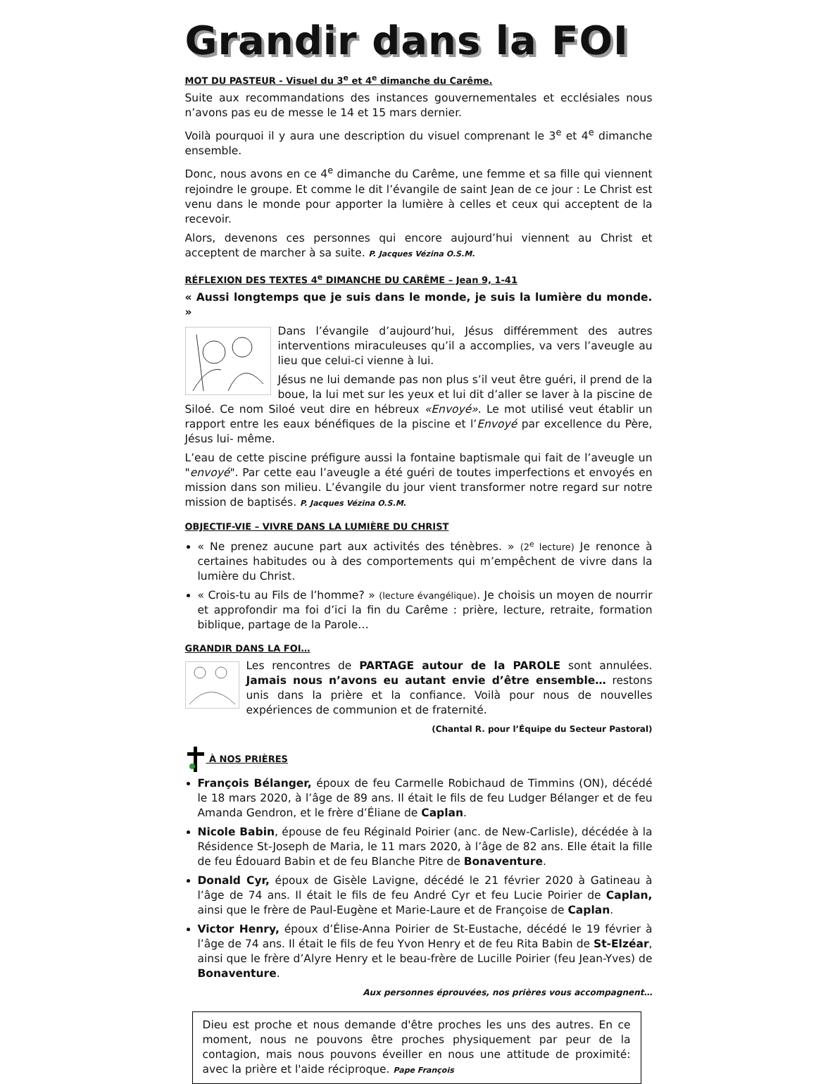Grandir dans la FOI
MOT DU PASTEUR - Visuel du 3<sup>e</sup> et 4<sup>e</sup> dimanche du Carême.
Suite aux recommandations des instances gouvernementales et ecclésiales nous n’avons pas eu de messe le 14 et 15 mars dernier.
Voilà pourquoi il y aura une description du visuel comprenant le 3<sup>e</sup> et 4<sup>e</sup> dimanche ensemble.
Donc, nous avons en ce 4<sup>e</sup> dimanche du Carême, une femme et sa fille qui viennent rejoindre le groupe. Et comme le dit l’évangile de saint Jean de ce jour : Le Christ est venu dans le monde pour apporter la lumière à celles et ceux qui acceptent de la recevoir.
Alors, devenons ces personnes qui encore aujourd’hui viennent au Christ et acceptent de marcher à sa suite. P. Jacques Vézina O.S.M.
RÉFLEXION DES TEXTES 4<sup>e</sup> DIMANCHE DU CARÊME – Jean 9, 1-41
« Aussi longtemps que je suis dans le monde, je suis la lumière du monde. »
Dans l’évangile d’aujourd’hui, Jésus différemment des autres interventions miraculeuses qu’il a accomplies, va vers l’aveugle au lieu que celui-ci vienne à lui.
Jésus ne lui demande pas non plus s’il veut être guéri, il prend de la boue, la lui met sur les yeux et lui dit d’aller se laver à la piscine de Siloé. Ce nom Siloé veut dire en hébreux «Envoyé». Le mot utilisé veut établir un rapport entre les eaux bénéfiques de la piscine et l’Envoyé par excellence du Père, Jésus lui- même.
L’eau de cette piscine préfigure aussi la fontaine baptismale qui fait de l’aveugle un "envoyé". Par cette eau l’aveugle a été guéri de toutes imperfections et envoyés en mission dans son milieu. L’évangile du jour vient transformer notre regard sur notre mission de baptisés. P. Jacques Vézina O.S.M.
OBJECTIF-VIE – VIVRE DANS LA LUMIÈRE DU CHRIST
« Ne prenez aucune part aux activités des ténèbres. » (2<sup>e</sup> lecture) Je renonce à certaines habitudes ou à des comportements qui m’empêchent de vivre dans la lumière du Christ.
« Crois-tu au Fils de l’homme? » (lecture évangélique). Je choisis un moyen de nourrir et approfondir ma foi d’ici la fin du Carême : prière, lecture, retraite, formation biblique, partage de la Parole…
GRANDIR DANS LA FOI…
Les rencontres de PARTAGE autour de la PAROLE sont annulées. Jamais nous n’avons eu autant envie d’être ensemble… restons unis dans la prière et la confiance. Voilà pour nous de nouvelles expériences de communion et de fraternité.
(Chantal R. pour l’Équipe du Secteur Pastoral)
À NOS PRIÈRES
François Bélanger, époux de feu Carmelle Robichaud de Timmins (ON), décédé le 18 mars 2020, à l’âge de 89 ans. Il était le fils de feu Ludger Bélanger et de feu Amanda Gendron, et le frère d’Éliane de Caplan.
Nicole Babin, épouse de feu Réginald Poirier (anc. de New-Carlisle), décédée à la Résidence St-Joseph de Maria, le 11 mars 2020, à l’âge de 82 ans. Elle était la fille de feu Édouard Babin et de feu Blanche Pitre de Bonaventure.
Donald Cyr, époux de Gisèle Lavigne, décédé le 21 février 2020 à Gatineau à l’âge de 74 ans. Il était le fils de feu André Cyr et feu Lucie Poirier de Caplan, ainsi que le frère de Paul-Eugène et Marie-Laure et de Françoise de Caplan.
Victor Henry, époux d’Élise-Anna Poirier de St-Eustache, décédé le 19 février à l’âge de 74 ans. Il était le fils de feu Yvon Henry et de feu Rita Babin de St-Elzéar, ainsi que le frère d’Alyre Henry et le beau-frère de Lucille Poirier (feu Jean-Yves) de Bonaventure.
Aux personnes éprouvées, nos prières vous accompagnent…
Dieu est proche et nous demande d'être proches les uns des autres. En ce moment, nous ne pouvons être proches physiquement par peur de la contagion, mais nous pouvons éveiller en nous une attitude de proximité: avec la prière et l'aide réciproque. Pape François